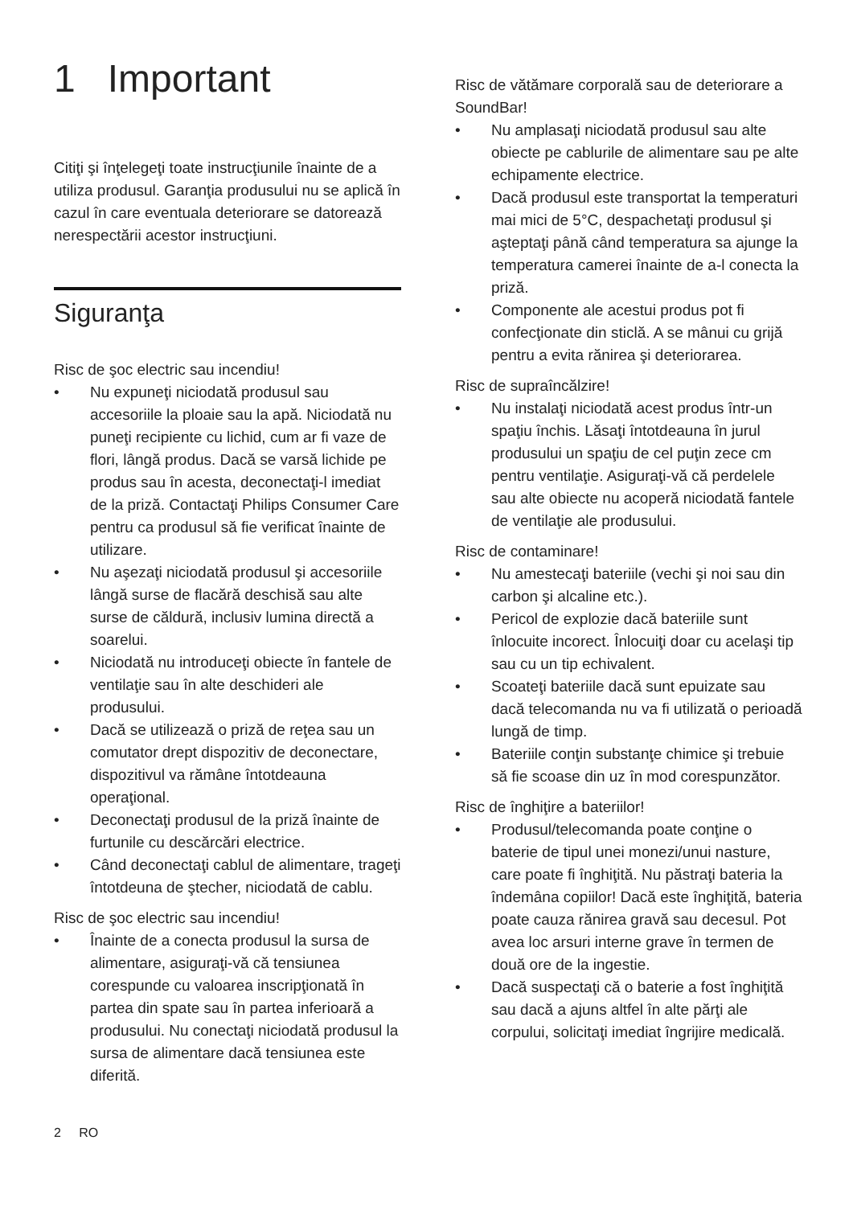1 Important
Citiţi şi înţelegeţi toate instrucţiunile înainte de a utiliza produsul. Garanţia produsului nu se aplică în cazul în care eventuala deteriorare se datorează nerespectării acestor instrucţiuni.
Siguranţa
Risc de şoc electric sau incendiu!
• Nu expuneţi niciodată produsul sau accesoriile la ploaie sau la apă. Niciodată nu puneţi recipiente cu lichid, cum ar fi vaze de flori, lângă produs. Dacă se varsă lichide pe produs sau în acesta, deconectaţi-l imediat de la priză. Contactaţi Philips Consumer Care pentru ca produsul să fie verificat înainte de utilizare.
• Nu aşezaţi niciodată produsul şi accesoriile lângă surse de flacără deschisă sau alte surse de căldură, inclusiv lumina directă a soarelui.
• Niciodată nu introduceţi obiecte în fantele de ventilaţie sau în alte deschideri ale produsului.
• Dacă se utilizează o priză de reţea sau un comutator drept dispozitiv de deconectare, dispozitivul va rămâne întotdeauna operaţional.
• Deconectaţi produsul de la priză înainte de furtunile cu descărcări electrice.
• Când deconectaţi cablul de alimentare, trageţi întotdeuna de ştecher, niciodată de cablu.
Risc de şoc electric sau incendiu!
• Înainte de a conecta produsul la sursa de alimentare, asiguraţi-vă că tensiunea corespunde cu valoarea inscripţionată în partea din spate sau în partea inferioară a produsului. Nu conectaţi niciodată produsul la sursa de alimentare dacă tensiunea este diferită.
Risc de vătămare corporală sau de deteriorare a SoundBar!
• Nu amplasaţi niciodată produsul sau alte obiecte pe cablurile de alimentare sau pe alte echipamente electrice.
• Dacă produsul este transportat la temperaturi mai mici de 5°C, despachetaţi produsul şi aşteptaţi până când temperatura sa ajunge la temperatura camerei înainte de a-l conecta la priză.
• Componente ale acestui produs pot fi confecţionate din sticlă. A se mânui cu grijă pentru a evita rănirea şi deteriorarea.
Risc de supraîncălzire!
• Nu instalaţi niciodată acest produs într-un spaţiu închis. Lăsaţi întotdeauna în jurul produsului un spaţiu de cel puţin zece cm pentru ventilaţie. Asiguraţi-vă că perdelele sau alte obiecte nu acoperă niciodată fantele de ventilaţie ale produsului.
Risc de contaminare!
• Nu amestecaţi bateriile (vechi şi noi sau din carbon şi alcaline etc.).
• Pericol de explozie dacă bateriile sunt înlocuite incorect. Înlocuiţi doar cu acelaşi tip sau cu un tip echivalent.
• Scoateţi bateriile dacă sunt epuizate sau dacă telecomanda nu va fi utilizată o perioadă lungă de timp.
• Bateriile conţin substanţe chimice şi trebuie să fie scoase din uz în mod corespunzător.
Risc de înghiţire a bateriilor!
• Produsul/telecomanda poate conţine o baterie de tipul unei monezi/unui nasture, care poate fi înghiţită. Nu păstraţi bateria la îndemâna copiilor! Dacă este înghiţită, bateria poate cauza rănirea gravă sau decesul. Pot avea loc arsuri interne grave în termen de două ore de la ingestie.
• Dacă suspectaţi că o baterie a fost înghiţită sau dacă a ajuns altfel în alte părţi ale corpului, solicitaţi imediat îngrijire medicală.
2 RO